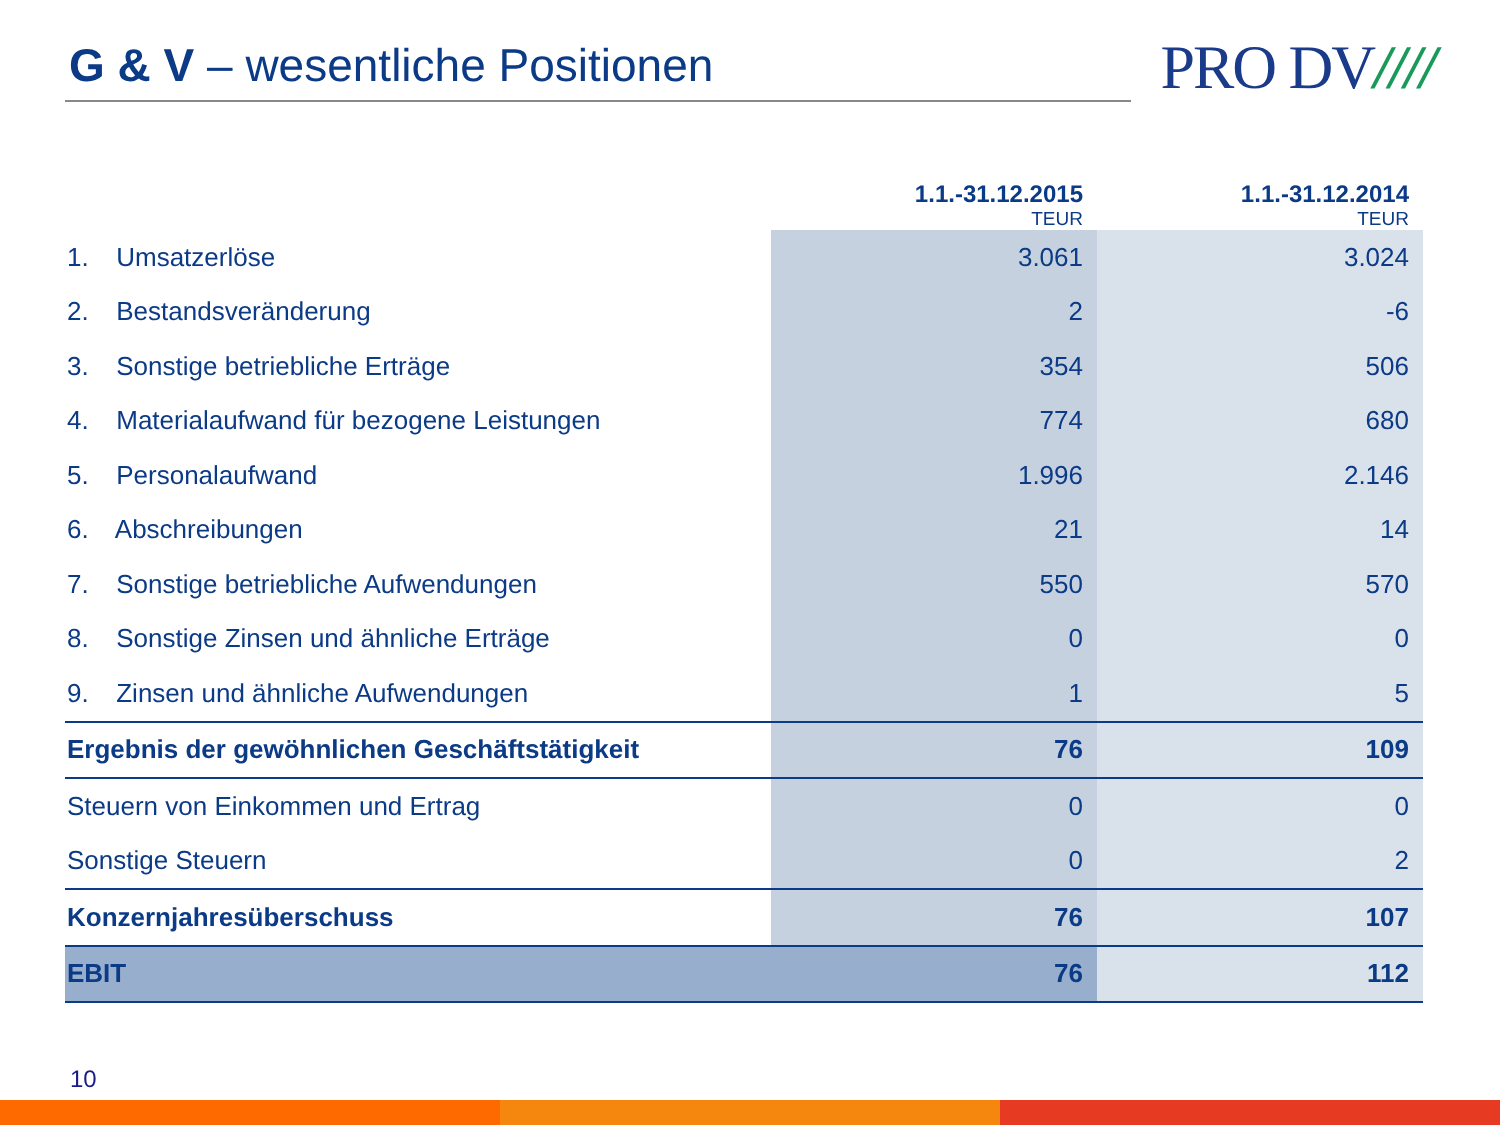G & V – wesentliche Positionen
PRO DV////
| | 1.1.-31.12.2015 TEUR | 1.1.-31.12.2014 TEUR |
| --- | --- | --- |
| 1. Umsatzerlöse | 3.061 | 3.024 |
| 2. Bestandsveränderung | 2 | -6 |
| 3. Sonstige betriebliche Erträge | 354 | 506 |
| 4. Materialaufwand für bezogene Leistungen | 774 | 680 |
| 5. Personalaufwand | 1.996 | 2.146 |
| 6. Abschreibungen | 21 | 14 |
| 7. Sonstige betriebliche Aufwendungen | 550 | 570 |
| 8. Sonstige Zinsen und ähnliche Erträge | 0 | 0 |
| 9. Zinsen und ähnliche Aufwendungen | 1 | 5 |
| Ergebnis der gewöhnlichen Geschäftstätigkeit | 76 | 109 |
| Steuern von Einkommen und Ertrag | 0 | 0 |
| Sonstige Steuern | 0 | 2 |
| Konzernjahresüberschuss | 76 | 107 |
| EBIT | 76 | 112 |
10